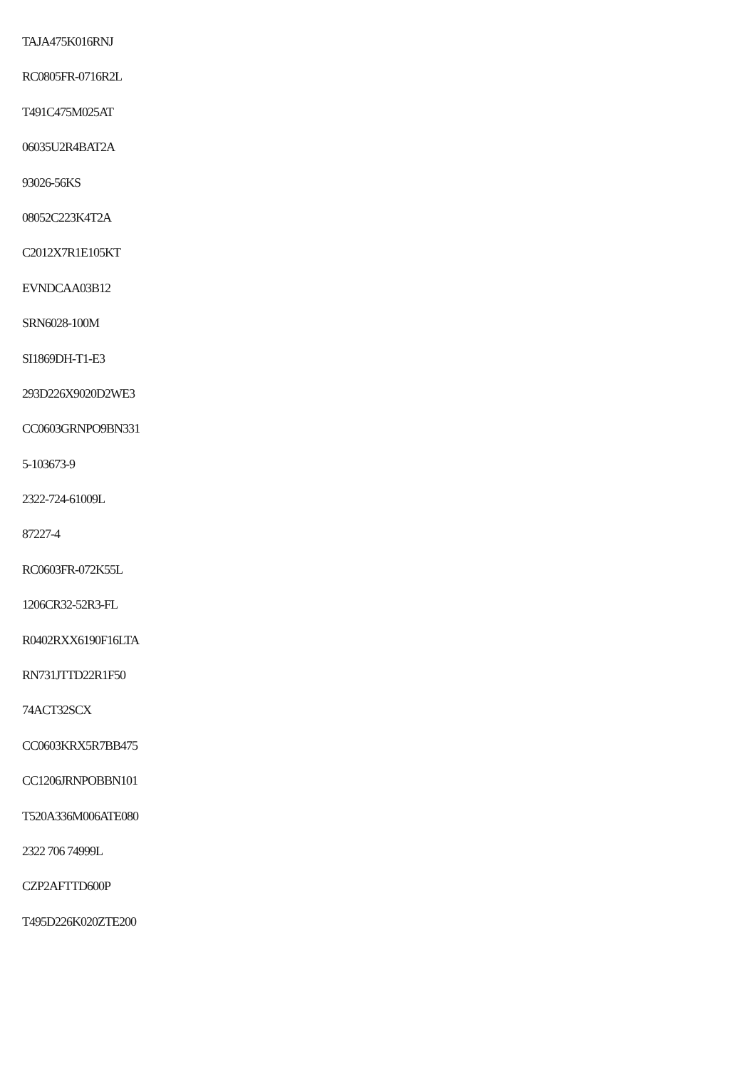TAJA475K016RNJ
RC0805FR-0716R2L
T491C475M025AT
06035U2R4BAT2A
93026-56KS
08052C223K4T2A
C2012X7R1E105KT
EVNDCAA03B12
SRN6028-100M
SI1869DH-T1-E3
293D226X9020D2WE3
CC0603GRNPO9BN331
5-103673-9
2322-724-61009L
87227-4
RC0603FR-072K55L
1206CR32-52R3-FL
R0402RXX6190F16LTA
RN731JTTD22R1F50
74ACT32SCX
CC0603KRX5R7BB475
CC1206JRNPOBBN101
T520A336M006ATE080
2322 706 74999L
CZP2AFTTD600P
T495D226K020ZTE200